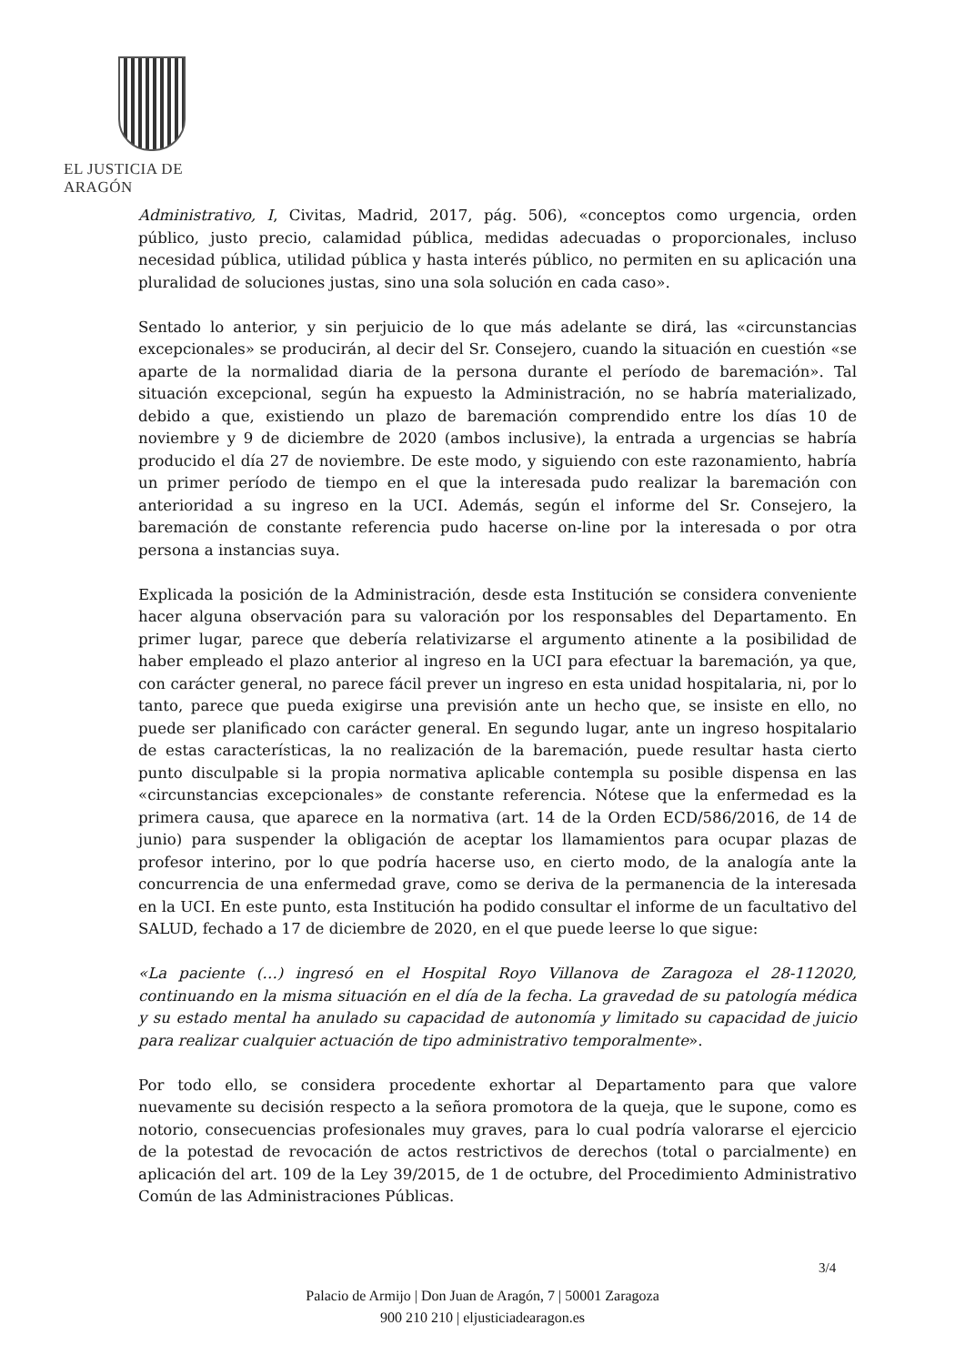EL JUSTICIA DE ARAGÓN
Administrativo, I, Civitas, Madrid, 2017, pág. 506), «conceptos como urgencia, orden público, justo precio, calamidad pública, medidas adecuadas o proporcionales, incluso necesidad pública, utilidad pública y hasta interés público, no permiten en su aplicación una pluralidad de soluciones justas, sino una sola solución en cada caso».
Sentado lo anterior, y sin perjuicio de lo que más adelante se dirá, las «circunstancias excepcionales» se producirán, al decir del Sr. Consejero, cuando la situación en cuestión «se aparte de la normalidad diaria de la persona durante el período de baremación». Tal situación excepcional, según ha expuesto la Administración, no se habría materializado, debido a que, existiendo un plazo de baremación comprendido entre los días 10 de noviembre y 9 de diciembre de 2020 (ambos inclusive), la entrada a urgencias se habría producido el día 27 de noviembre. De este modo, y siguiendo con este razonamiento, habría un primer período de tiempo en el que la interesada pudo realizar la baremación con anterioridad a su ingreso en la UCI. Además, según el informe del Sr. Consejero, la baremación de constante referencia pudo hacerse on-line por la interesada o por otra persona a instancias suya.
Explicada la posición de la Administración, desde esta Institución se considera conveniente hacer alguna observación para su valoración por los responsables del Departamento. En primer lugar, parece que debería relativizarse el argumento atinente a la posibilidad de haber empleado el plazo anterior al ingreso en la UCI para efectuar la baremación, ya que, con carácter general, no parece fácil prever un ingreso en esta unidad hospitalaria, ni, por lo tanto, parece que pueda exigirse una previsión ante un hecho que, se insiste en ello, no puede ser planificado con carácter general. En segundo lugar, ante un ingreso hospitalario de estas características, la no realización de la baremación, puede resultar hasta cierto punto disculpable si la propia normativa aplicable contempla su posible dispensa en las «circunstancias excepcionales» de constante referencia. Nótese que la enfermedad es la primera causa, que aparece en la normativa (art. 14 de la Orden ECD/586/2016, de 14 de junio) para suspender la obligación de aceptar los llamamientos para ocupar plazas de profesor interino, por lo que podría hacerse uso, en cierto modo, de la analogía ante la concurrencia de una enfermedad grave, como se deriva de la permanencia de la interesada en la UCI. En este punto, esta Institución ha podido consultar el informe de un facultativo del SALUD, fechado a 17 de diciembre de 2020, en el que puede leerse lo que sigue:
«La paciente (…) ingresó en el Hospital Royo Villanova de Zaragoza el 28-112020, continuando en la misma situación en el día de la fecha. La gravedad de su patología médica y su estado mental ha anulado su capacidad de autonomía y limitado su capacidad de juicio para realizar cualquier actuación de tipo administrativo temporalmente».
Por todo ello, se considera procedente exhortar al Departamento para que valore nuevamente su decisión respecto a la señora promotora de la queja, que le supone, como es notorio, consecuencias profesionales muy graves, para lo cual podría valorarse el ejercicio de la potestad de revocación de actos restrictivos de derechos (total o parcialmente) en aplicación del art. 109 de la Ley 39/2015, de 1 de octubre, del Procedimiento Administrativo Común de las Administraciones Públicas.
3/4
Palacio de Armijo | Don Juan de Aragón, 7 | 50001 Zaragoza
900 210 210 | eljusticiadearagon.es